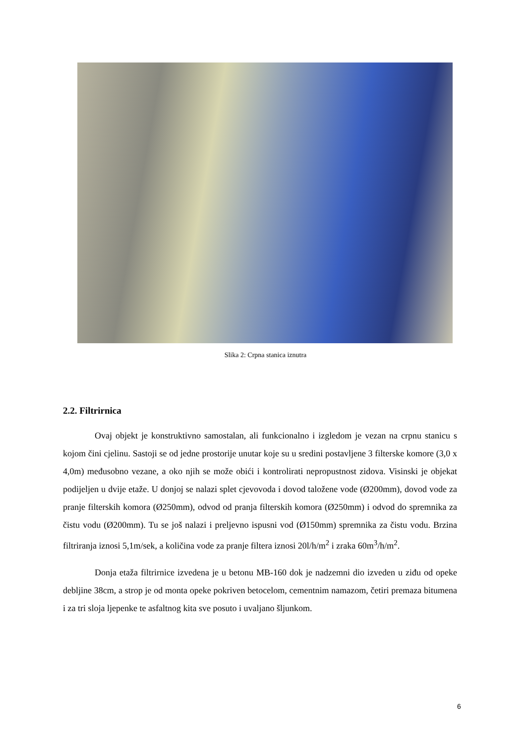Slika 2: Crpna stanica iznutra
2.2. Filtrirnica
Ovaj objekt je konstruktivno samostalan, ali funkcionalno i izgledom je vezan na crpnu stanicu s kojom čini cjelinu. Sastoji se od jedne prostorije unutar koje su u sredini postavljene 3 filterske komore (3,0 x 4,0m) međusobno vezane, a oko njih se može obići i kontrolirati nepropustnost zidova. Visinski je objekat podijeljen u dvije etaže. U donjoj se nalazi splet cjevovoda i dovod taložene vode (Ø200mm), dovod vode za pranje filterskih komora (Ø250mm), odvod od pranja filterskih komora (Ø250mm) i odvod do spremnika za čistu vodu (Ø200mm). Tu se još nalazi i preljevno ispusni vod (Ø150mm) spremnika za čistu vodu. Brzina filtriranja iznosi 5,1m/sek, a količina vode za pranje filtera iznosi 20l/h/m<sup>2</sup> i zraka 60m<sup>3</sup>/h/m<sup>2</sup>.
Donja etaža filtrirnice izvedena je u betonu MB-160 dok je nadzemni dio izveden u ziđu od opeke debljine 38cm, a strop je od monta opeke pokriven betocelom, cementnim namazom, četiri premaza bitumena i za tri sloja ljepenke te asfaltnog kita sve posuto i uvaljano šljunkom.
6